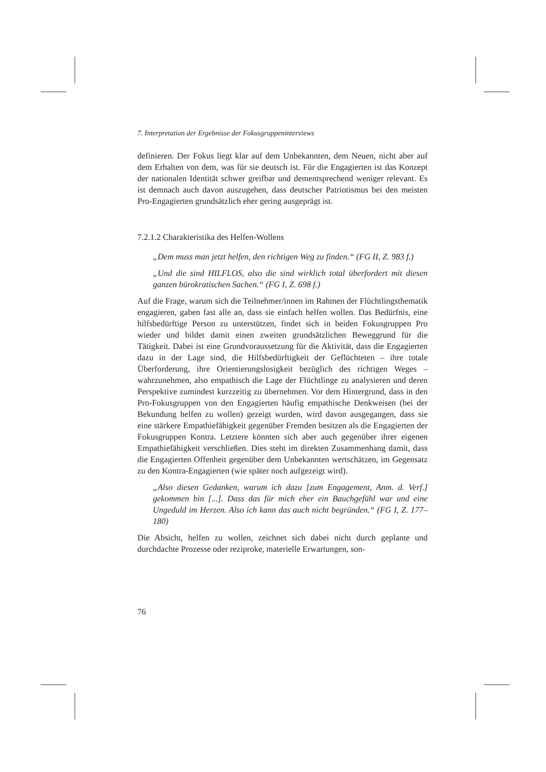7. Interpretation der Ergebnisse der Fokusgruppeninterviews
definieren. Der Fokus liegt klar auf dem Unbekannten, dem Neuen, nicht aber auf dem Erhalten von dem, was für sie deutsch ist. Für die Engagierten ist das Konzept der nationalen Identität schwer greifbar und dementsprechend weniger relevant. Es ist demnach auch davon auszugehen, dass deutscher Patriotismus bei den meisten Pro-Engagierten grundsätzlich eher gering ausgeprägt ist.
7.2.1.2 Charakteristika des Helfen-Wollens
„Dem muss man jetzt helfen, den richtigen Weg zu finden.“ (FG II, Z. 983 f.)
„Und die sind HILFLOS, also die sind wirklich total überfordert mit diesen ganzen bürokratischen Sachen.“ (FG I, Z. 698 f.)
Auf die Frage, warum sich die Teilnehmer/innen im Rahmen der Flüchtlingsthematik engagieren, gaben fast alle an, dass sie einfach helfen wollen. Das Bedürfnis, eine hilfsbedürftige Person zu unterstützen, findet sich in beiden Fokusgruppen Pro wieder und bildet damit einen zweiten grundsätzlichen Beweggrund für die Tätigkeit. Dabei ist eine Grundvoraussetzung für die Aktivität, dass die Engagierten dazu in der Lage sind, die Hilfsbedürftigkeit der Geflüchteten – ihre totale Überforderung, ihre Orientierungslosigkeit bezüglich des richtigen Weges – wahrzunehmen, also empathisch die Lage der Flüchtlinge zu analysieren und deren Perspektive zumindest kurzzeitig zu übernehmen. Vor dem Hintergrund, dass in den Pro-Fokusgruppen von den Engagierten häufig empathische Denkweisen (bei der Bekundung helfen zu wollen) gezeigt wurden, wird davon ausgegangen, dass sie eine stärkere Empathiefähigkeit gegenüber Fremden besitzen als die Engagierten der Fokusgruppen Kontra. Letztere könnten sich aber auch gegenüber ihrer eigenen Empathiefähigkeit verschließen. Dies steht im direkten Zusammenhang damit, dass die Engagierten Offenheit gegenüber dem Unbekannten wertschätzen, im Gegensatz zu den Kontra-Engagierten (wie später noch aufgezeigt wird).
„Also diesen Gedanken, warum ich dazu [zum Engagement, Anm. d. Verf.] gekommen bin [...]. Dass das für mich eher ein Bauchgefühl war und eine Ungeduld im Herzen. Also ich kann das auch nicht begründen.“ (FG I, Z. 177–180)
Die Absicht, helfen zu wollen, zeichnet sich dabei nicht durch geplante und durchdachte Prozesse oder reziproke, materielle Erwartungen, son-
76